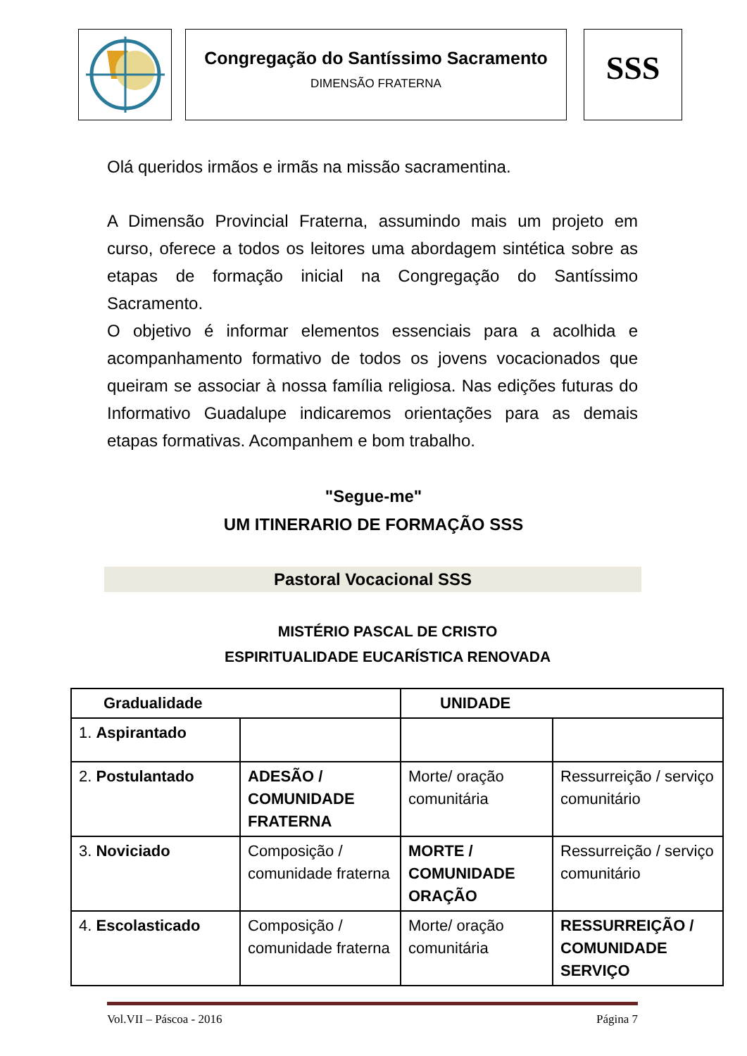Congregação do Santíssimo Sacramento
DIMENSÃO FRATERNA
SSS
Olá queridos irmãos e irmãs na missão sacramentina.
A Dimensão Provincial Fraterna, assumindo mais um projeto em curso, oferece a todos os leitores uma abordagem sintética sobre as etapas de formação inicial na Congregação do Santíssimo Sacramento.
O objetivo é informar elementos essenciais para a acolhida e acompanhamento formativo de todos os jovens vocacionados que queiram se associar à nossa família religiosa. Nas edições futuras do Informativo Guadalupe indicaremos orientações para as demais etapas formativas. Acompanhem e bom trabalho.
"Segue-me"
UM ITINERARIO DE FORMAÇÃO SSS
Pastoral Vocacional SSS
MISTÉRIO PASCAL DE CRISTO
ESPIRITUALIDADE EUCARÍSTICA RENOVADA
| Gradualidade | | UNIDADE | |
| 1. Aspirantado | | | |
| 2. Postulantado | ADESÃO / COMUNIDADE FRATERNA | Morte/ oração comunitária | Ressurreição / serviço comunitário |
| 3. Noviciado | Composição / comunidade fraterna | MORTE / COMUNIDADE ORAÇÃO | Ressurreição / serviço comunitário |
| 4. Escolasticado | Composição / comunidade fraterna | Morte/ oração comunitária | RESSURREIÇÃO / COMUNIDADE SERVIÇO |
Vol.VII – Páscoa - 2016 Página 7